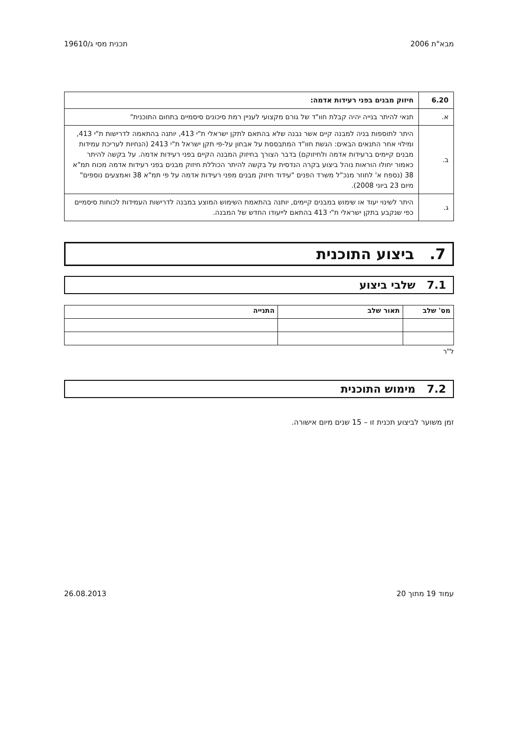מבא"ת 2006 תכנית מסי ג/19610
| 6.20 | חיזוק מבנים בפני רעידות אדמה: |
| א. | תנאי להיתר בנייה יהיה קבלת חוו"ד של גורם מקצועי לעניין רמת סיכונים סיסמיים בתחום התוכנית" |
| ב. | היתר לתוספות בניה למבנה קיים אשר נבנה שלא בהתאם לתקן ישראלי ת"י 413, יותנה בהתאמה לדרישות ת"י 413, ומילוי אחר התנאים הבאים: הגשת חוו"ד המתבססת על אבחון על-פי תקן ישראל ת"י 2413 (הנחיות לעריכת עמידות מבנים קיימים ברעידות אדמה ולחיזוקם) בדבר הצורך בחיזוק המבנה הקיים בפני רעידות אדמה. על בקשה להיתר כאמור יחולו הוראות נוהל ביצוע בקרה הנדסית על בקשה להיתר הכוללת חיזוק מבנים בפני רעידות אדמה מכוח תמ"א 38 (נספח א' לחוזר מנכ"ל משרד הפנים "עידוד חיזוק מבנים מפני רעידות אדמה על פי תמ"א 38 ואמצעים נוספים" מיום 23 ביוני 2008). |
| ג. | היתר לשינוי יעוד או שימוש במבנים קיימים, יותנה בהתאמת השימוש המוצע במבנה לדרישות העמידות לכוחות סיסמיים כפי שנקבע בתקן ישראלי ת"י 413 בהתאם לייעודו החדש של המבנה. |
7. ביצוע התוכנית
7.1 שלבי ביצוע
| מס' שלב | תאור שלב | התנייה |
| --- | --- | --- |
ל"ר
7.2 מימוש התוכנית
זמן משוער לביצוע תכנית זו – 15 שנים מיום אישורה.
עמוד 19 מתוך 20 26.08.2013